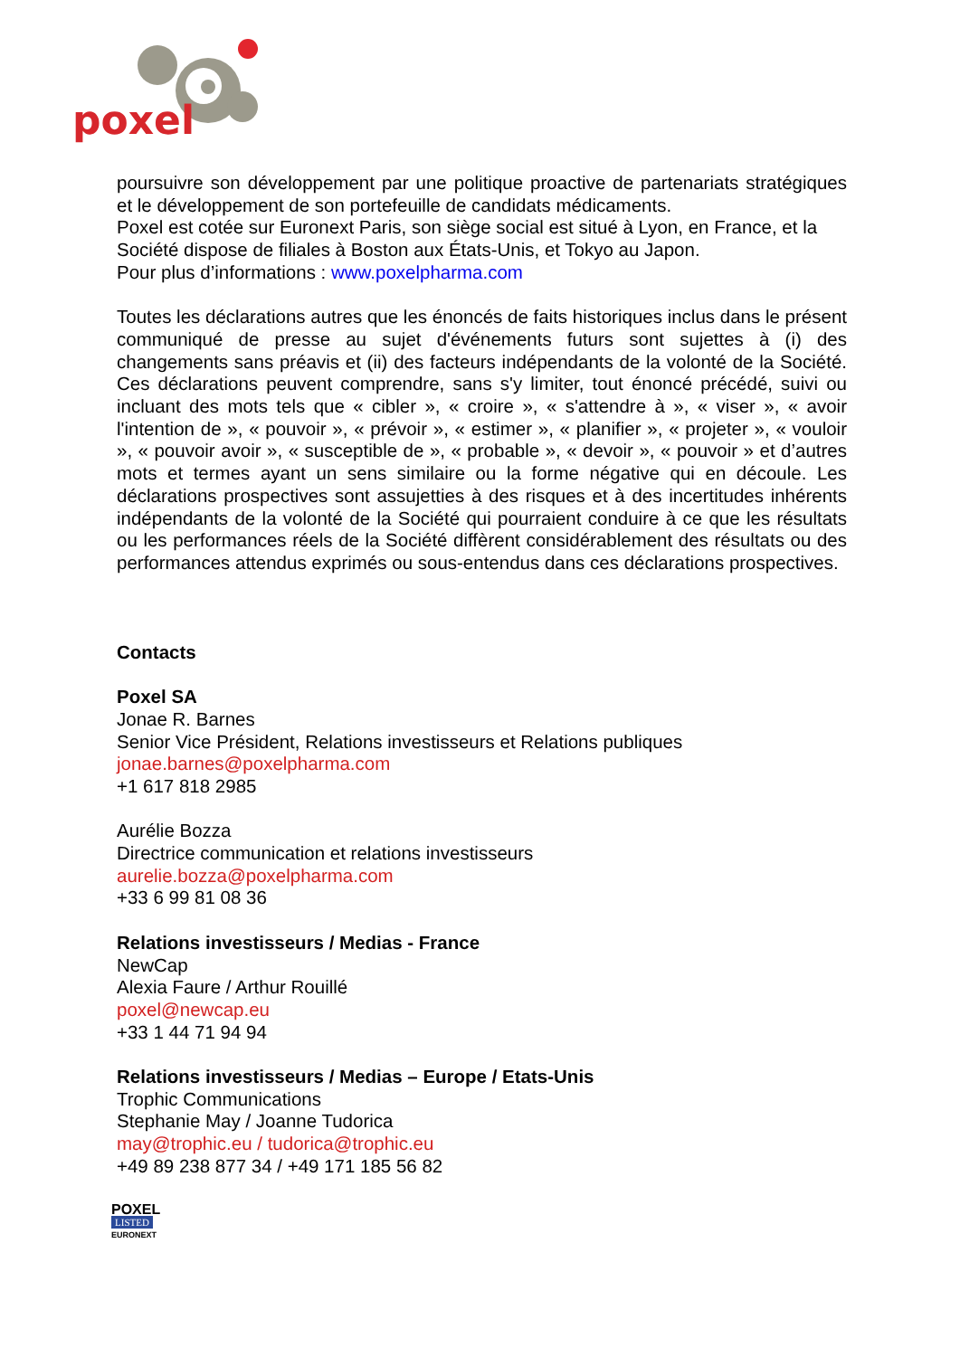poxel
poursuivre son développement par une politique proactive de partenariats stratégiques et le développement de son portefeuille de candidats médicaments.
Poxel est cotée sur Euronext Paris, son siège social est situé à Lyon, en France, et la Société dispose de filiales à Boston aux États-Unis, et Tokyo au Japon.
Pour plus d’informations : www.poxelpharma.com
Toutes les déclarations autres que les énoncés de faits historiques inclus dans le présent communiqué de presse au sujet d'événements futurs sont sujettes à (i) des changements sans préavis et (ii) des facteurs indépendants de la volonté de la Société. Ces déclarations peuvent comprendre, sans s'y limiter, tout énoncé précédé, suivi ou incluant des mots tels que « cibler », « croire », « s'attendre à », « viser », « avoir l'intention de », « pouvoir », « prévoir », « estimer », « planifier », « projeter », « vouloir », « pouvoir avoir », « susceptible de », « probable », « devoir », « pouvoir » et d’autres mots et termes ayant un sens similaire ou la forme négative qui en découle. Les déclarations prospectives sont assujetties à des risques et à des incertitudes inhérents indépendants de la volonté de la Société qui pourraient conduire à ce que les résultats ou les performances réels de la Société diffèrent considérablement des résultats ou des performances attendus exprimés ou sous-entendus dans ces déclarations prospectives.
Contacts
Poxel SA
Jonae R. Barnes
Senior Vice Président, Relations investisseurs et Relations publiques
jonae.barnes@poxelpharma.com
+1 617 818 2985
Aurélie Bozza
Directrice communication et relations investisseurs
aurelie.bozza@poxelpharma.com
+33 6 99 81 08 36
Relations investisseurs / Medias - France
NewCap
Alexia Faure / Arthur Rouillé
poxel@newcap.eu
+33 1 44 71 94 94
Relations investisseurs / Medias – Europe / Etats-Unis
Trophic Communications
Stephanie May / Joanne Tudorica
may@trophic.eu / tudorica@trophic.eu
+49 89 238 877 34 / +49 171 185 56 82
POXEL
LISTED
EURONEXT